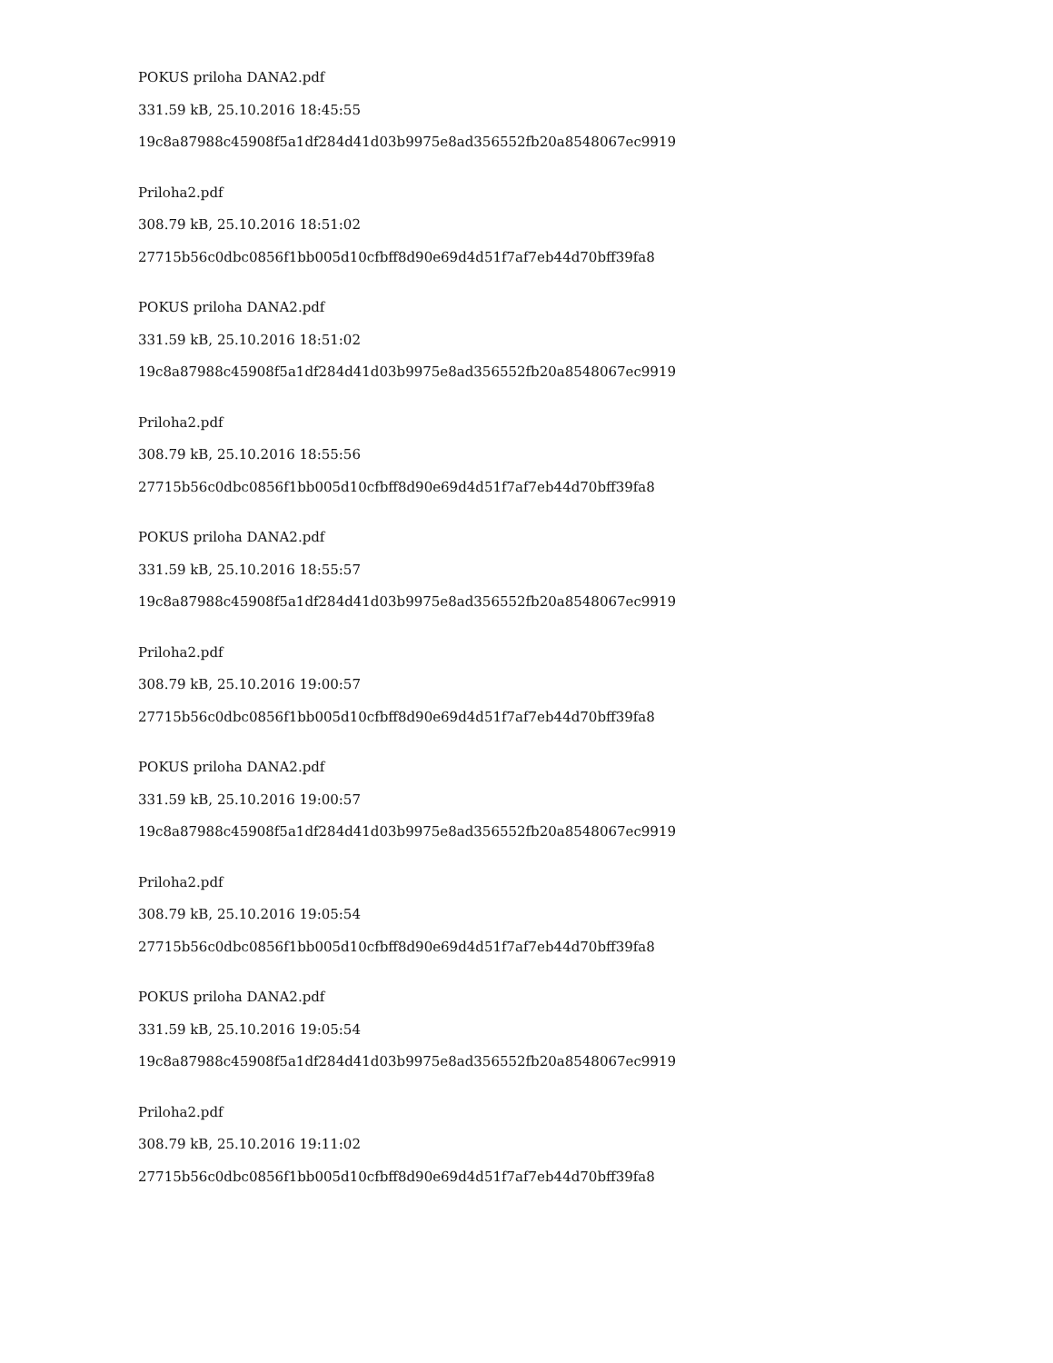POKUS priloha DANA2.pdf
331.59 kB, 25.10.2016 18:45:55
19c8a87988c45908f5a1df284d41d03b9975e8ad356552fb20a8548067ec9919
Priloha2.pdf
308.79 kB, 25.10.2016 18:51:02
27715b56c0dbc0856f1bb005d10cfbff8d90e69d4d51f7af7eb44d70bff39fa8
POKUS priloha DANA2.pdf
331.59 kB, 25.10.2016 18:51:02
19c8a87988c45908f5a1df284d41d03b9975e8ad356552fb20a8548067ec9919
Priloha2.pdf
308.79 kB, 25.10.2016 18:55:56
27715b56c0dbc0856f1bb005d10cfbff8d90e69d4d51f7af7eb44d70bff39fa8
POKUS priloha DANA2.pdf
331.59 kB, 25.10.2016 18:55:57
19c8a87988c45908f5a1df284d41d03b9975e8ad356552fb20a8548067ec9919
Priloha2.pdf
308.79 kB, 25.10.2016 19:00:57
27715b56c0dbc0856f1bb005d10cfbff8d90e69d4d51f7af7eb44d70bff39fa8
POKUS priloha DANA2.pdf
331.59 kB, 25.10.2016 19:00:57
19c8a87988c45908f5a1df284d41d03b9975e8ad356552fb20a8548067ec9919
Priloha2.pdf
308.79 kB, 25.10.2016 19:05:54
27715b56c0dbc0856f1bb005d10cfbff8d90e69d4d51f7af7eb44d70bff39fa8
POKUS priloha DANA2.pdf
331.59 kB, 25.10.2016 19:05:54
19c8a87988c45908f5a1df284d41d03b9975e8ad356552fb20a8548067ec9919
Priloha2.pdf
308.79 kB, 25.10.2016 19:11:02
27715b56c0dbc0856f1bb005d10cfbff8d90e69d4d51f7af7eb44d70bff39fa8